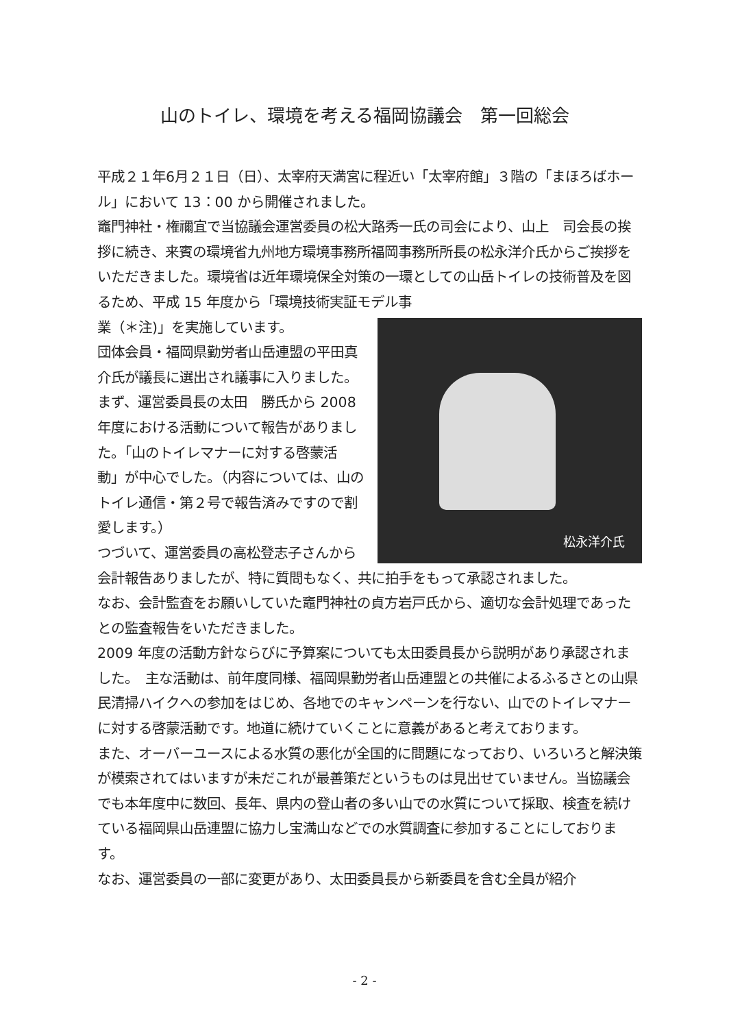山のトイレ、環境を考える福岡協議会　第一回総会
平成２１年6月２１日（日）、太宰府天満宮に程近い「太宰府館」３階の「まほろばホール」において 13：00 から開催されました。
竈門神社・権禰宜で当協議会運営委員の松大路秀一氏の司会により、山上　司会長の挨拶に続き、来賓の環境省九州地方環境事務所福岡事務所所長の松永洋介氏からご挨拶をいただきました。環境省は近年環境保全対策の一環としての山岳トイレの技術普及を図るため、平成 15 年度から「環境技術実証モデル事
松永洋介氏
業（＊注)」を実施しています。
団体会員・福岡県勤労者山岳連盟の平田真介氏が議長に選出され議事に入りました。
まず、運営委員長の太田　勝氏から 2008 年度における活動について報告がありました。「山のトイレマナーに対する啓蒙活動」が中心でした。（内容については、山のトイレ通信・第２号で報告済みですので割愛します。）
つづいて、運営委員の高松登志子さんから会計報告ありましたが、特に質問もなく、共に拍手をもって承認されました。
なお、会計監査をお願いしていた竈門神社の貞方岩戸氏から、適切な会計処理であったとの監査報告をいただきました。
2009 年度の活動方針ならびに予算案についても太田委員長から説明があり承認されました。　主な活動は、前年度同様、福岡県勤労者山岳連盟との共催によるふるさとの山県民清掃ハイクへの参加をはじめ、各地でのキャンペーンを行ない、山でのトイレマナーに対する啓蒙活動です。地道に続けていくことに意義があると考えております。
また、オーバーユースによる水質の悪化が全国的に問題になっており、いろいろと解決策が模索されてはいますが未だこれが最善策だというものは見出せていません。当協議会でも本年度中に数回、長年、県内の登山者の多い山での水質について採取、検査を続けている福岡県山岳連盟に協力し宝満山などでの水質調査に参加することにしております。
なお、運営委員の一部に変更があり、太田委員長から新委員を含む全員が紹介
- 2 -